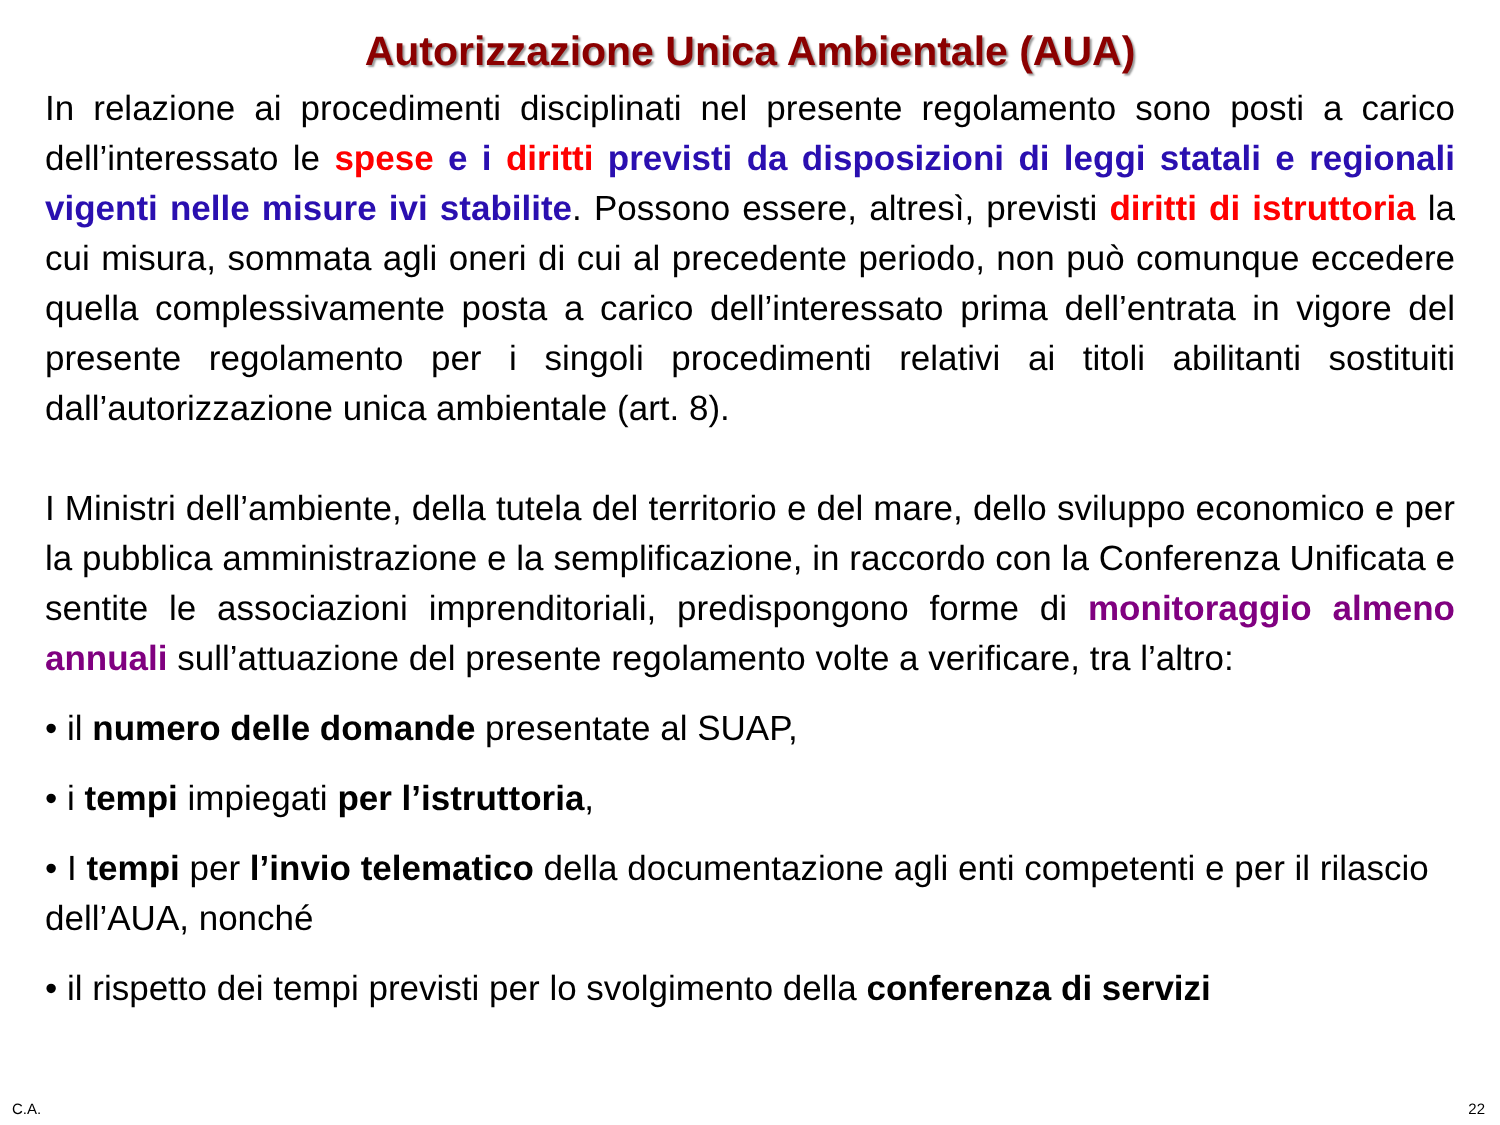Autorizzazione Unica Ambientale (AUA)
In relazione ai procedimenti disciplinati nel presente regolamento sono posti a carico dell’interessato le spese e i diritti previsti da disposizioni di leggi statali e regionali vigenti nelle misure ivi stabilite. Possono essere, altresì, previsti diritti di istruttoria la cui misura, sommata agli oneri di cui al precedente periodo, non può comunque eccedere quella complessivamente posta a carico dell’interessato prima dell’entrata in vigore del presente regolamento per i singoli procedimenti relativi ai titoli abilitanti sostituiti dall’autorizzazione unica ambientale (art. 8).
I Ministri dell’ambiente, della tutela del territorio e del mare, dello sviluppo economico e per la pubblica amministrazione e la semplificazione, in raccordo con la Conferenza Unificata e sentite le associazioni imprenditoriali, predispongono forme di monitoraggio almeno annuali sull’attuazione del presente regolamento volte a verificare, tra l’altro:
• il numero delle domande presentate al SUAP,
• i tempi impiegati per l’istruttoria,
• I tempi per l’invio telematico della documentazione agli enti competenti e per il rilascio dell’AUA, nonché
• il rispetto dei tempi previsti per lo svolgimento della conferenza di servizi
C.A. 22